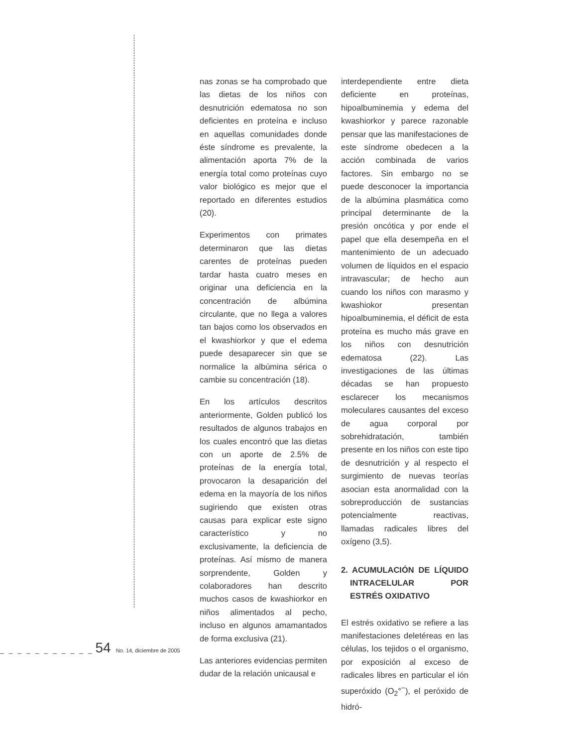nas zonas se ha comprobado que las dietas de los niños con desnutrición edematosa no son deficientes en proteína e incluso en aquellas comunidades donde éste síndrome es prevalente, la alimentación aporta 7% de la energía total como proteínas cuyo valor biológico es mejor que el reportado en diferentes estudios (20).
Experimentos con primates determinaron que las dietas carentes de proteínas pueden tardar hasta cuatro meses en originar una deficiencia en la concentración de albúmina circulante, que no llega a valores tan bajos como los observados en el kwashiorkor y que el edema puede desaparecer sin que se normalice la albúmina sérica o cambie su concentración (18).
En los artículos descritos anteriormente, Golden publicó los resultados de algunos trabajos en los cuales encontró que las dietas con un aporte de 2.5% de proteínas de la energía total, provocaron la desaparición del edema en la mayoría de los niños sugiriendo que existen otras causas para explicar este signo característico y no exclusivamente, la deficiencia de proteínas. Así mismo de manera sorprendente, Golden y colaboradores han descrito muchos casos de kwashiorkor en niños alimentados al pecho, incluso en algunos amamantados de forma exclusiva (21).
Las anteriores evidencias permiten dudar de la relación unicausal e
interdependiente entre dieta deficiente en proteínas, hipoalbuminemia y edema del kwashiorkor y parece razonable pensar que las manifestaciones de este síndrome obedecen a la acción combinada de varios factores. Sin embargo no se puede desconocer la importancia de la albúmina plasmática como principal determinante de la presión oncótica y por ende el papel que ella desempeña en el mantenimiento de un adecuado volumen de líquidos en el espacio intravascular; de hecho aun cuando los niños con marasmo y kwashiokor presentan hipoalbuminemia, el déficit de esta proteína es mucho más grave en los niños con desnutrición edematosa (22). Las investigaciones de las últimas décadas se han propuesto esclarecer los mecanismos moleculares causantes del exceso de agua corporal por sobrehidratación, también presente en los niños con este tipo de desnutrición y al respecto el surgimiento de nuevas teorías asocian esta anormalidad con la sobreproducción de sustancias potencialmente reactivas, llamadas radicales libres del oxígeno (3,5).
2. ACUMULACIÓN DE LÍQUIDO INTRACELULAR POR ESTRÉS OXIDATIVO
El estrés oxidativo se refiere a las manifestaciones deletéreas en las células, los tejidos o el organismo, por exposición al exceso de radicales libres en particular el ión superóxido (O<sub>2</sub>°<sup>−</sup>), el peróxido de hidró-
_ _ _ _ _ _ _ _ _ _ _ 54 No. 14, diciembre de 2005